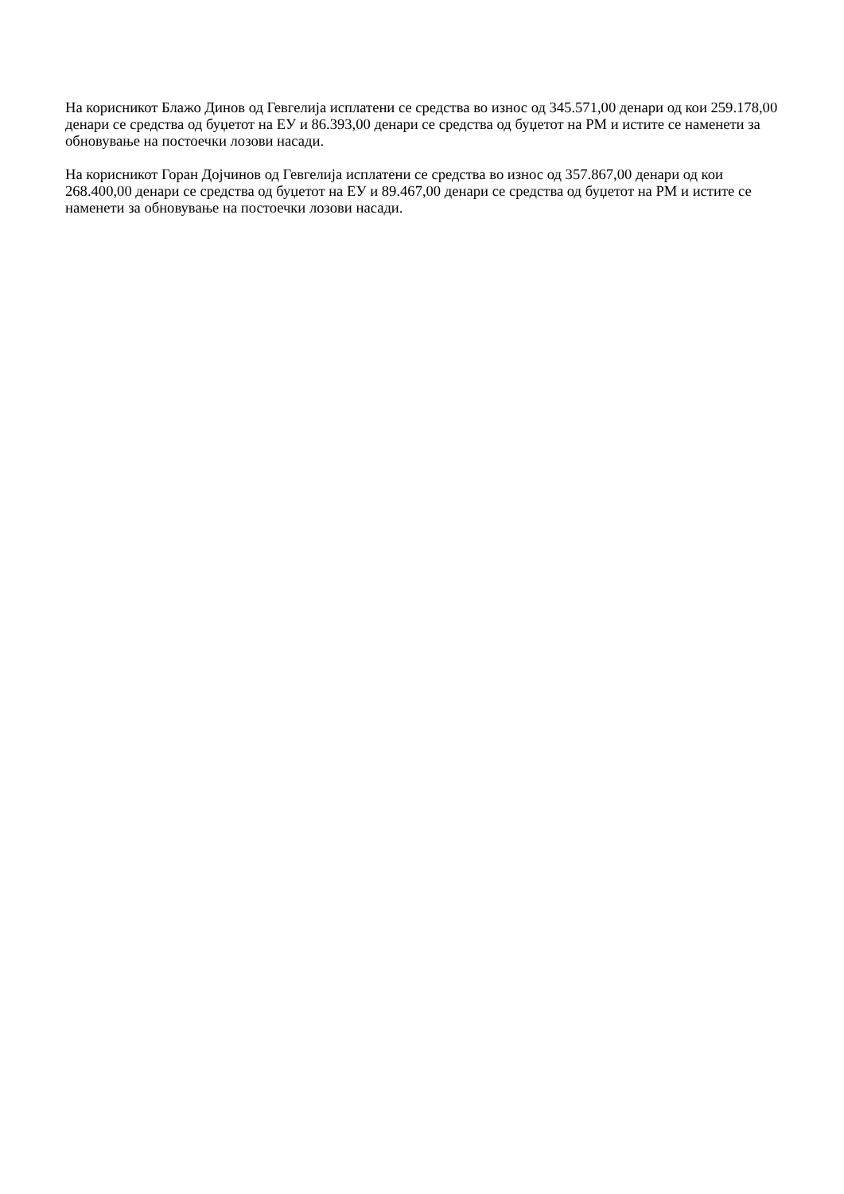На корисникот Блажо Динов од Гевгелија исплатени се средства во износ од 345.571,00 денари од кои 259.178,00 денари се средства од буџетот на ЕУ и 86.393,00 денари се средства од буџетот на РМ и истите се наменети за обновување на постоечки лозови насади.
На корисникот Горан Дојчинов од Гевгелија исплатени се средства во износ од 357.867,00 денари од кои 268.400,00 денари се средства од буџетот на ЕУ и 89.467,00 денари се средства од буџетот на РМ и истите се наменети за обновување на постоечки лозови насади.